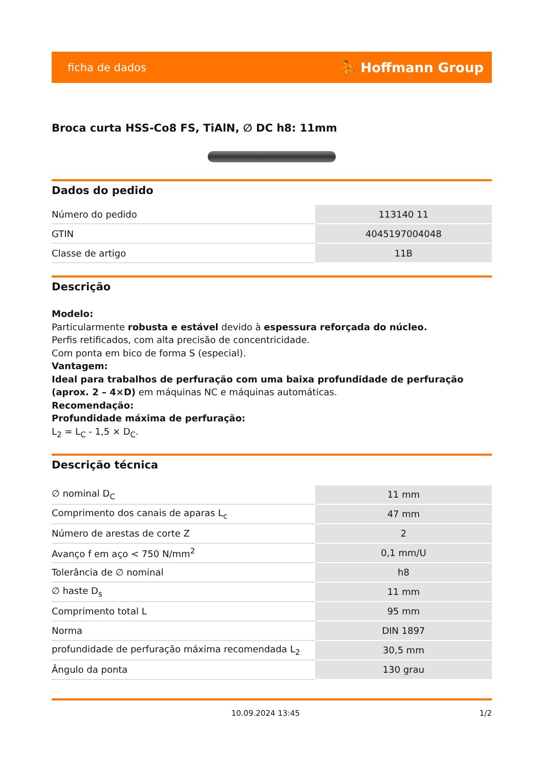ficha de dados ⛹ Hoffmann Group
Broca curta HSS-Co8 FS, TiAlN, ∅ DC h8: 11mm
Dados do pedido
| Número do pedido | 113140 11 |
| GTIN | 4045197004048 |
| Classe de artigo | 11B |
Descrição
Modelo:
Particularmente robusta e estável devido à espessura reforçada do núcleo.
Perfis retificados, com alta precisão de concentricidade.
Com ponta em bico de forma S (especial).
Vantagem:
Ideal para trabalhos de perfuração com uma baixa profundidade de perfuração (aprox. 2 – 4×D) em máquinas NC e máquinas automáticas.
Recomendação:
Profundidade máxima de perfuração:
L<sub>2</sub> = L<sub>C</sub> - 1,5 × D<sub>C</sub>.
Descrição técnica
| ∅ nominal D<sub>C</sub> | 11 mm |
| Comprimento dos canais de aparas L<sub>c</sub> | 47 mm |
| Número de arestas de corte Z | 2 |
| Avanço f em aço < 750 N/mm<sup>2</sup> | 0,1 mm/U |
| Tolerância de ∅ nominal | h8 |
| ∅ haste D<sub>s</sub> | 11 mm |
| Comprimento total L | 95 mm |
| Norma | DIN 1897 |
| profundidade de perfuração máxima recomendada L<sub>2</sub> | 30,5 mm |
| Ângulo da ponta | 130 grau |
10.09.2024 13:45 1/2